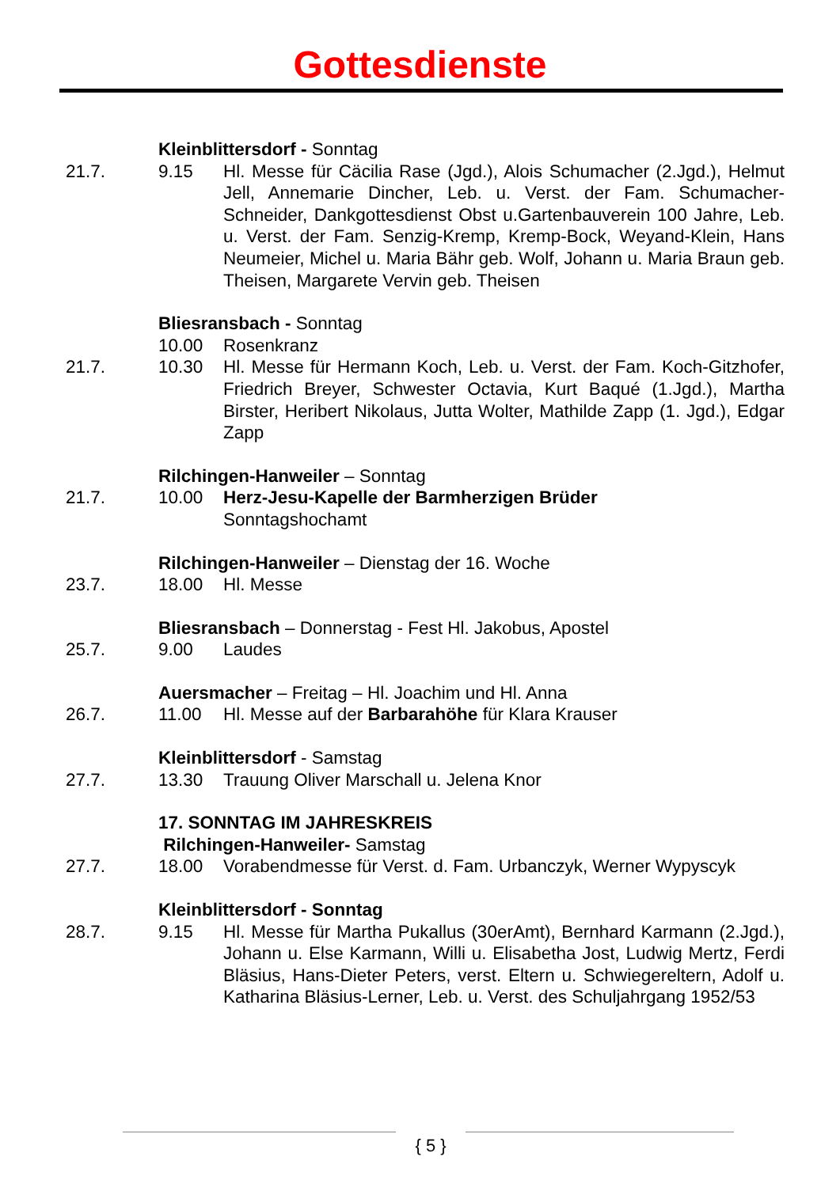Gottesdienste
Kleinblittersdorf - Sonntag
21.7. 9.15 Hl. Messe für Cäcilia Rase (Jgd.), Alois Schumacher (2.Jgd.), Helmut Jell, Annemarie Dincher, Leb. u. Verst. der Fam. Schumacher-Schneider, Dankgottesdienst Obst u.Gartenbauverein 100 Jahre, Leb. u. Verst. der Fam. Senzig-Kremp, Kremp-Bock, Weyand-Klein, Hans Neumeier, Michel u. Maria Bähr geb. Wolf, Johann u. Maria Braun geb. Theisen, Margarete Vervin geb. Theisen
Bliesransbach - Sonntag
10.00 Rosenkranz
21.7. 10.30 Hl. Messe für Hermann Koch, Leb. u. Verst. der Fam. Koch-Gitzhofer, Friedrich Breyer, Schwester Octavia, Kurt Baqué (1.Jgd.), Martha Birster, Heribert Nikolaus, Jutta Wolter, Mathilde Zapp (1. Jgd.), Edgar Zapp
Rilchingen-Hanweiler – Sonntag
21.7. 10.00 Herz-Jesu-Kapelle der Barmherzigen Brüder
Sonntagshochamt
Rilchingen-Hanweiler – Dienstag der 16. Woche
23.7. 18.00 Hl. Messe
Bliesransbach – Donnerstag - Fest Hl. Jakobus, Apostel
25.7. 9.00 Laudes
Auersmacher – Freitag – Hl. Joachim und Hl. Anna
26.7. 11.00 Hl. Messe auf der Barbarahöhe für Klara Krauser
Kleinblittersdorf - Samstag
27.7. 13.30 Trauung Oliver Marschall u. Jelena Knor
17. SONNTAG IM JAHRESKREIS
Rilchingen-Hanweiler- Samstag
27.7. 18.00 Vorabendmesse für Verst. d. Fam. Urbanczyk, Werner Wypyscyk
Kleinblittersdorf - Sonntag
28.7. 9.15 Hl. Messe für Martha Pukallus (30erAmt), Bernhard Karmann (2.Jgd.), Johann u. Else Karmann, Willi u. Elisabetha Jost, Ludwig Mertz, Ferdi Bläsius, Hans-Dieter Peters, verst. Eltern u. Schwiegereltern, Adolf u. Katharina Bläsius-Lerner, Leb. u. Verst. des Schuljahrgang 1952/53
{ 5 }